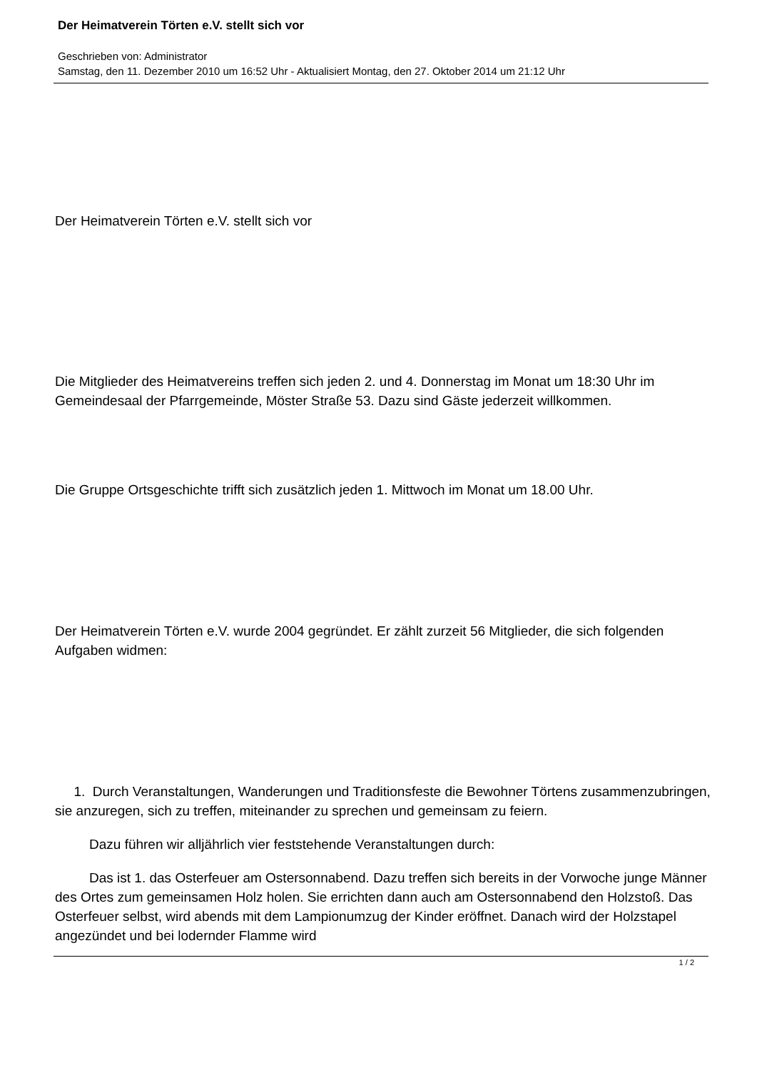Der Heimatverein Törten e.V. stellt sich vor
Geschrieben von: Administrator
Samstag, den 11. Dezember 2010 um 16:52 Uhr - Aktualisiert Montag, den 27. Oktober 2014 um 21:12 Uhr
Der Heimatverein Törten e.V. stellt sich vor
Die Mitglieder des Heimatvereins treffen sich jeden 2. und 4. Donnerstag im Monat um 18:30 Uhr im Gemeindesaal der Pfarrgemeinde, Möster Straße 53. Dazu sind Gäste jederzeit willkommen.
Die Gruppe Ortsgeschichte trifft sich zusätzlich jeden 1. Mittwoch im Monat um 18.00 Uhr.
Der Heimatverein Törten e.V. wurde 2004 gegründet. Er zählt zurzeit 56 Mitglieder, die sich folgenden Aufgaben widmen:
1. Durch Veranstaltungen, Wanderungen und Traditionsfeste die Bewohner Törtens zusammenzubringen, sie anzuregen, sich zu treffen, miteinander zu sprechen und gemeinsam zu feiern.
Dazu führen wir alljährlich vier feststehende Veranstaltungen durch:
Das ist 1. das Osterfeuer am Ostersonnabend. Dazu treffen sich bereits in der Vorwoche junge Männer des Ortes zum gemeinsamen Holz holen. Sie errichten dann auch am Ostersonnabend den Holzstoß. Das Osterfeuer selbst, wird abends mit dem Lampionumzug der Kinder eröffnet. Danach wird der Holzstapel angezündet und bei lodernder Flamme wird
1 / 2